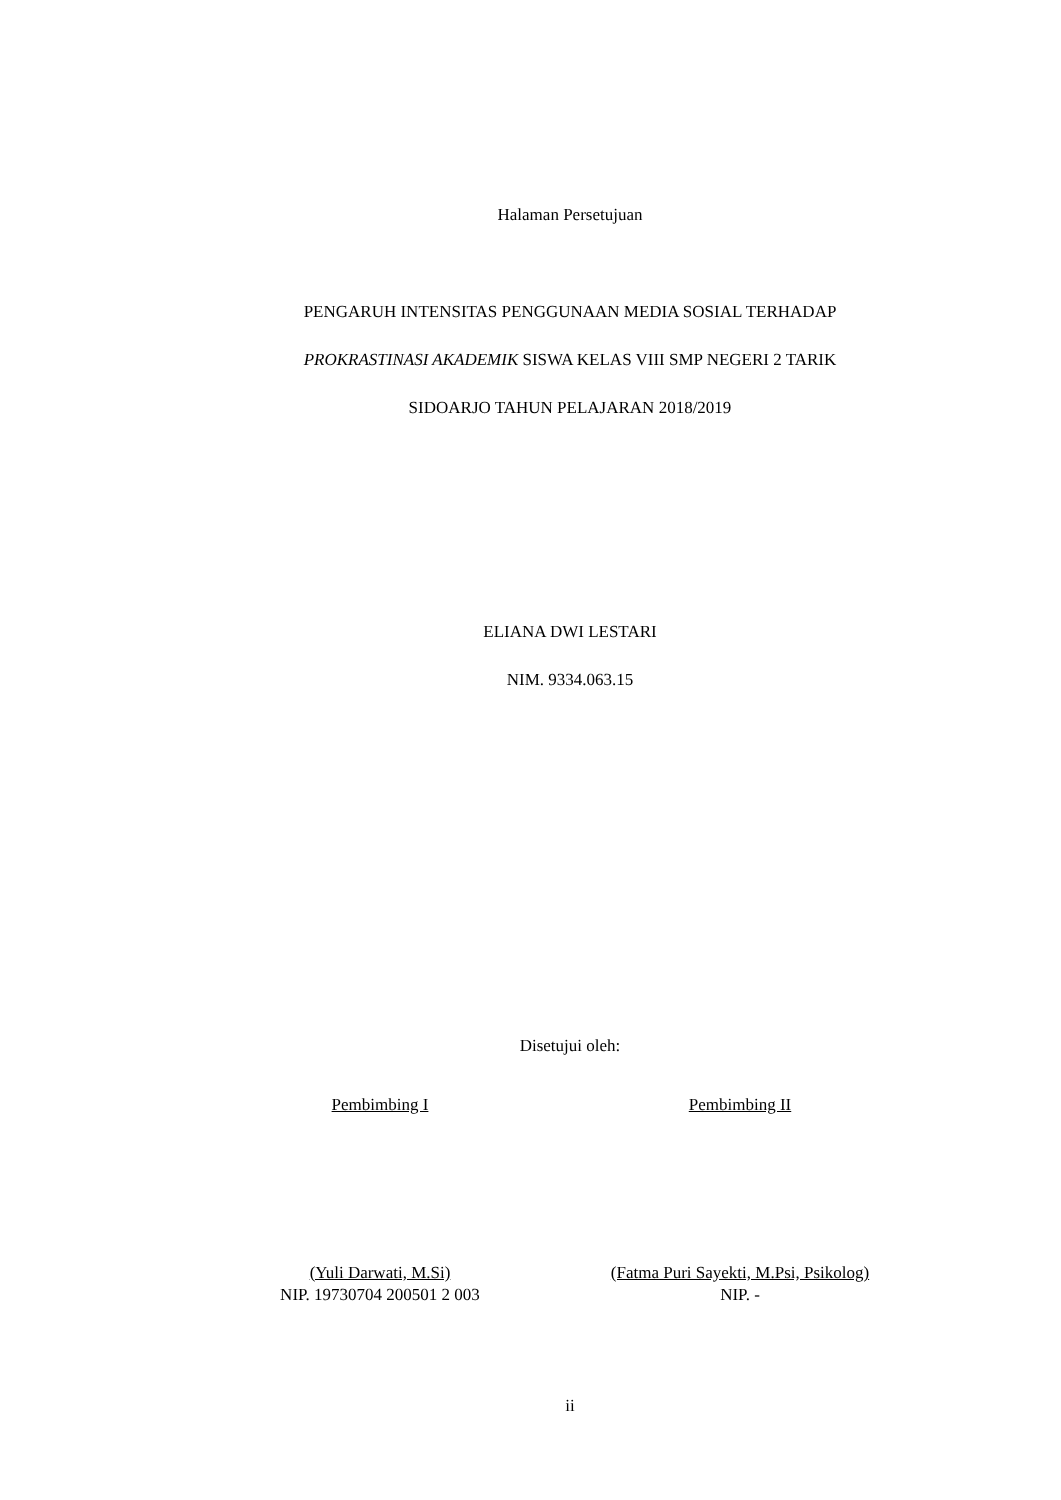Halaman Persetujuan
PENGARUH INTENSITAS PENGGUNAAN MEDIA SOSIAL TERHADAP
PROKRASTINASI AKADEMIK SISWA KELAS VIII SMP NEGERI 2 TARIK
SIDOARJO TAHUN PELAJARAN 2018/2019
ELIANA DWI LESTARI
NIM. 9334.063.15
Disetujui oleh:
Pembimbing I Pembimbing II
(Yuli Darwati, M.Si)
NIP. 19730704 200501 2 003
(Fatma Puri Sayekti, M.Psi, Psikolog)
NIP. -
ii